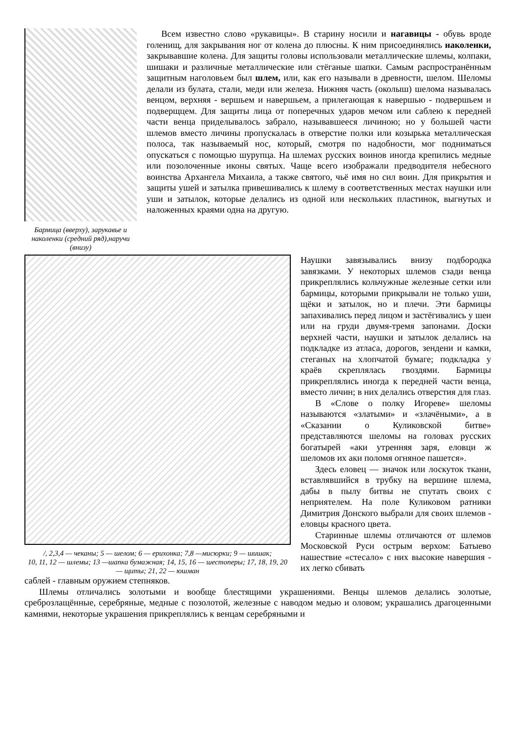Бармица (вверху), зарукавье и наколенки (средний ряд),наручи (внизу)
Всем известно слово «рукавицы». В старину носили и нагавицы - обувь вроде голенищ, для закрывания ног от колена до плюсны. К ним присоединялись наколенки, закрывавшие колена. Для защиты головы использовали металлические шлемы, колпаки, шишаки и различные металлические или стёганые шапки. Самым распространённым защитным наголовьем был шлем, или, как его называли в древности, шелом. Шеломы делали из булата, стали, меди или железа. Нижняя часть (околыш) шелома называлась венцом, верхняя - вершьем и навершьем, а прилегающая к навершью - подвершьем и подверщцем. Для защиты лица от поперечных ударов мечом или саблею к передней части венца приделывалось забрало, называвшееся личиною; но у большей части шлемов вместо личины пропускалась в отверстие полки или козырька металлическая полоса, так называемый нос, который, смотря по надобности, мог подниматься опускаться с помощью шурупца. На шлемах русских воинов иногда крепились медные или позолоченные иконы святых. Чаще всего изображали предводителя небесного воинства Архангела Михаила, а также святого, чьё имя но сил воин. Для прикрытия и защиты ушей и затылка привешивались к шлему в соответственных местах наушки или уши и затылок, которые делались из одной или нескольких пластинок, выгнутых и наложенных краями одна на другую.
/, 2,3,4 — чеканы; 5 — шелом; 6 — ерихонка; 7,8 —мисюрки; 9 — шишак;
10, 11, 12 — шлемы; 13 —шапка бумажная; 14, 15, 16 — шестоперы; 17, 18, 19, 20 — щиты; 21, 22 — юшман
Наушки завязывались внизу подбородка завязками. У некоторых шлемов сзади венца прикреплялись кольчужные железные сетки или бармицы, которыми прикрывали не только уши, щёки и затылок, но и плечи. Эти бармицы запахивались перед лицом и застёгивались у шеи или на груди двумя-тремя запонами. Доски верхней части, наушки и затылок делались на подкладке из атласа, дорогов, зендени и камки, стеганых на хлопчатой бумаге; подкладка у краёв скреплялась гвоздями. Бармицы прикреплялись иногда к передней части венца, вместо личин; в них делались отверстия для глаз.
В «Слове о полку Игореве» шеломы называются «златыми» и «злачёными», а в «Сказании о Куликовской битве» представляются шеломы на головах русских богатырей «аки утренняя заря, еловци ж шеломов их аки поломя огняное пашется».
Здесь еловец — значок или лоскуток ткани, вставлявшийся в трубку на вершине шлема, дабы в пылу битвы не спутать своих с неприятелем. На поле Куликовом ратники Димитрия Донского выбрали для своих шлемов - еловцы красного цвета.
Старинные шлемы отличаются от шлемов Московской Руси острым верхом: Батыево нашествие «стесало» с них высокие навершия - их легко сбивать
саблей - главным оружием степняков.
Шлемы отличались золотыми и вообще блестящими украшениями. Венцы шлемов делались золотые, среброзлащённые, серебряные, медные с позолотой, железные с наводом медью и оловом; украшались драгоценными камнями, некоторые украшения прикреплялись к венцам серебряными и